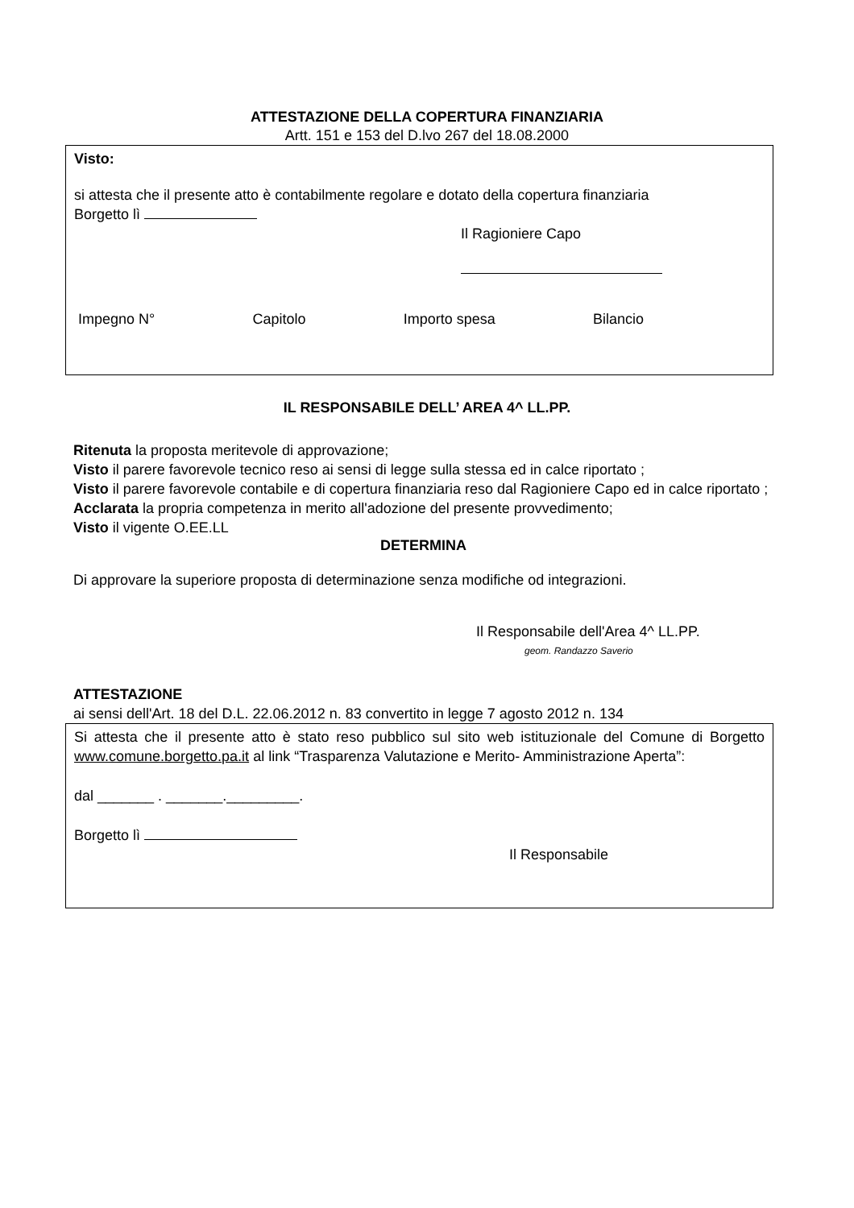ATTESTAZIONE DELLA COPERTURA FINANZIARIA
Artt. 151 e 153 del D.lvo 267 del 18.08.2000
Visto:
si attesta che il presente atto è contabilmente regolare e dotato della copertura finanziaria
Borgetto lì
Il Ragioniere Capo
Impegno N° Capitolo Importo spesa Bilancio
IL RESPONSABILE DELL’ AREA 4^ LL.PP.
Ritenuta la proposta meritevole di approvazione;
Visto il parere favorevole tecnico reso ai sensi di legge sulla stessa ed in calce riportato ;
Visto il parere favorevole contabile e di copertura finanziaria reso dal Ragioniere Capo ed in calce riportato ;
Acclarata la propria competenza in merito all'adozione del presente provvedimento;
Visto il vigente O.EE.LL
DETERMINA
Di approvare la superiore proposta di determinazione senza modifiche od integrazioni.
Il Responsabile dell'Area 4^ LL.PP.
geom. Randazzo Saverio
ATTESTAZIONE
ai sensi dell'Art. 18 del D.L. 22.06.2012 n. 83 convertito in legge 7 agosto 2012 n. 134
Si attesta che il presente atto è stato reso pubblico sul sito web istituzionale del Comune di Borgetto www.comune.borgetto.pa.it al link “Trasparenza Valutazione e Merito- Amministrazione Aperta”:
dal _______ . _______._________.
Borgetto lì
Il Responsabile